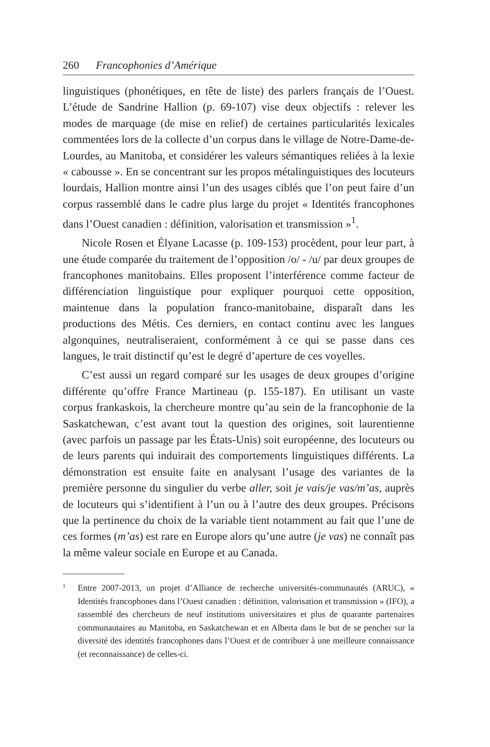260 Francophonies d’Amérique
linguistiques (phonétiques, en tête de liste) des parlers français de l’Ouest. L’étude de Sandrine Hallion (p. 69-107) vise deux objectifs : relever les modes de marquage (de mise en relief) de certaines particularités lexicales commentées lors de la collecte d’un corpus dans le village de Notre-Dame-de-Lourdes, au Manitoba, et considérer les valeurs sémantiques reliées à la lexie « cabousse ». En se concentrant sur les propos métalinguistiques des locuteurs lourdais, Hallion montre ainsi l’un des usages ciblés que l’on peut faire d’un corpus rassemblé dans le cadre plus large du projet « Identités francophones dans l’Ouest canadien : définition, valorisation et transmission »<sup>1</sup>.
Nicole Rosen et Élyane Lacasse (p. 109-153) procèdent, pour leur part, à une étude comparée du traitement de l’opposition /o/ - /u/ par deux groupes de francophones manitobains. Elles proposent l’interférence comme facteur de différenciation linguistique pour expliquer pourquoi cette opposition, maintenue dans la population franco-manitobaine, disparaît dans les productions des Métis. Ces derniers, en contact continu avec les langues algonquines, neutraliseraient, conformément à ce qui se passe dans ces langues, le trait distinctif qu’est le degré d’aperture de ces voyelles.
C’est aussi un regard comparé sur les usages de deux groupes d’origine différente qu’offre France Martineau (p. 155-187). En utilisant un vaste corpus frankaskois, la chercheure montre qu’au sein de la francophonie de la Saskatchewan, c’est avant tout la question des origines, soit laurentienne (avec parfois un passage par les États-Unis) soit européenne, des locuteurs ou de leurs parents qui induirait des comportements linguistiques différents. La démonstration est ensuite faite en analysant l’usage des variantes de la première personne du singulier du verbe aller, soit je vais/je vas/m’as, auprès de locuteurs qui s’identifient à l’un ou à l’autre des deux groupes. Précisons que la pertinence du choix de la variable tient notamment au fait que l’une de ces formes (m’as) est rare en Europe alors qu’une autre (je vas) ne connaît pas la même valeur sociale en Europe et au Canada.
<sup>1</sup>
Entre 2007-2013, un projet d’Alliance de recherche universités-communautés (ARUC), « Identités francophones dans l’Ouest canadien : définition, valorisation et transmission » (IFO), a rassemblé des chercheurs de neuf institutions universitaires et plus de quarante partenaires communautaires au Manitoba, en Saskatchewan et en Alberta dans le but de se pencher sur la diversité des identités francophones dans l’Ouest et de contribuer à une meilleure connaissance (et reconnaissance) de celles-ci.